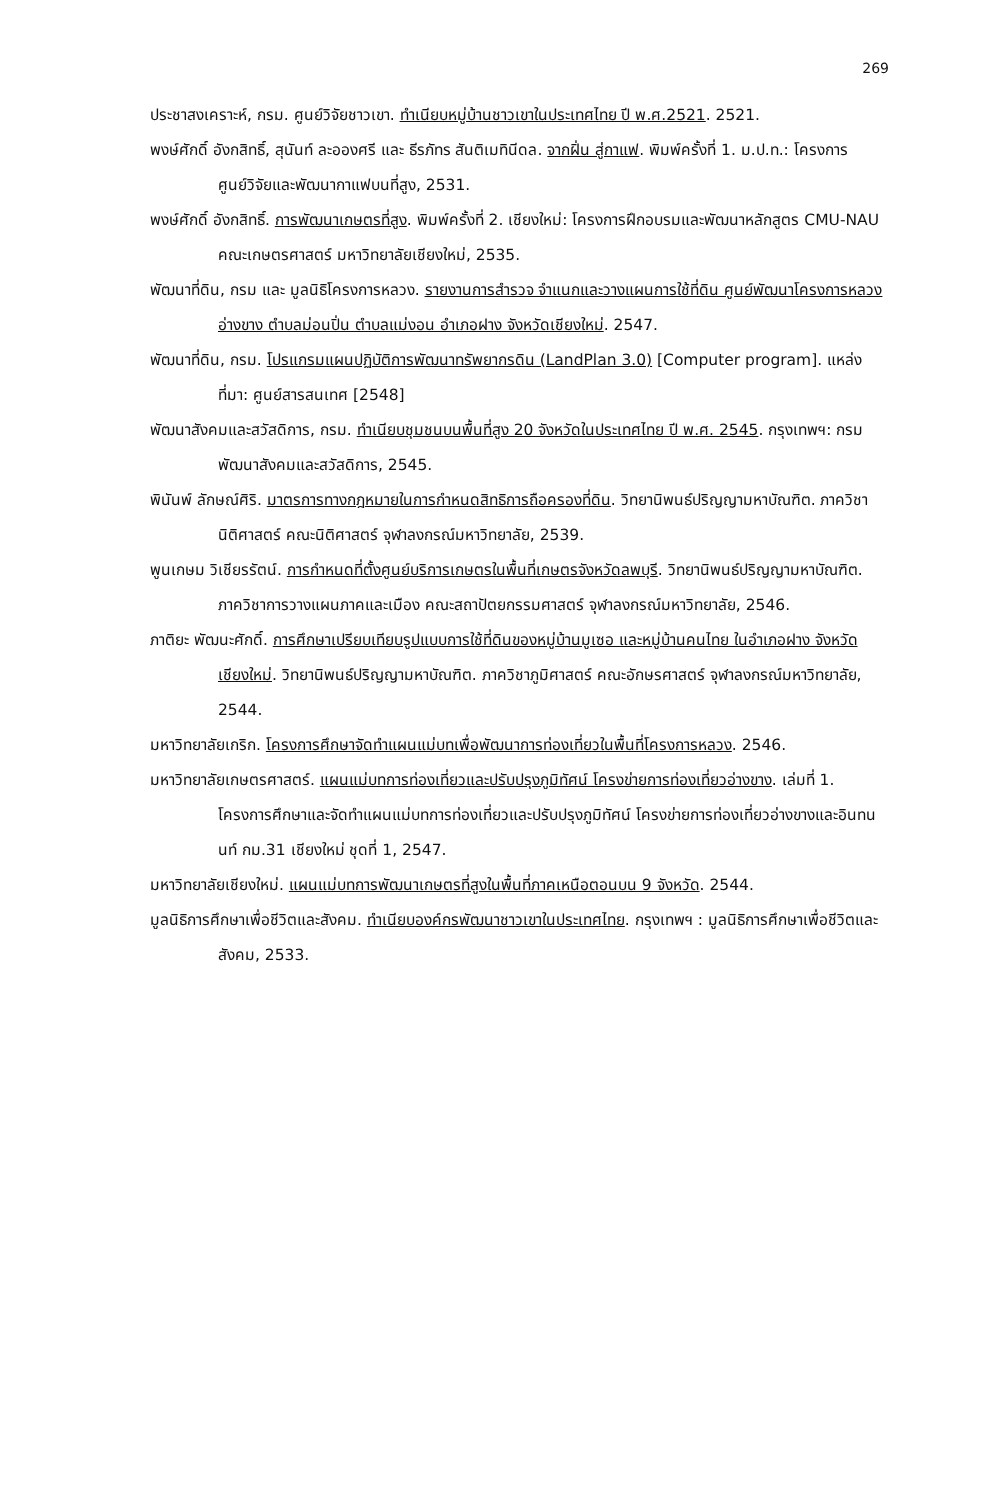269
ประชาสงเคราะห์, กรม. ศูนย์วิจัยชาวเขา. ทำเนียบหมู่บ้านชาวเขาในประเทศไทย ปี พ.ศ.2521. 2521.
พงษ์ศักดิ์ อังกสิทธิ์, สุนันท์ ละอองศรี และ ธีรภัทร สันติเมทินีดล. จากฝิ่น สู่กาแฟ. พิมพ์ครั้งที่ 1. ม.ป.ท.: โครงการศูนย์วิจัยและพัฒนากาแฟบนที่สูง, 2531.
พงษ์ศักดิ์ อังกสิทธิ์. การพัฒนาเกษตรที่สูง. พิมพ์ครั้งที่ 2. เชียงใหม่: โครงการฝึกอบรมและพัฒนาหลักสูตร CMU-NAU คณะเกษตรศาสตร์ มหาวิทยาลัยเชียงใหม่, 2535.
พัฒนาที่ดิน, กรม และ มูลนิธิโครงการหลวง. รายงานการสำรวจ จำแนกและวางแผนการใช้ที่ดิน ศูนย์พัฒนาโครงการหลวงอ่างขาง ตำบลม่อนปิ่น ตำบลแม่งอน อำเภอฝาง จังหวัดเชียงใหม่. 2547.
พัฒนาที่ดิน, กรม. โปรแกรมแผนปฏิบัติการพัฒนาทรัพยากรดิน (LandPlan 3.0) [Computer program]. แหล่งที่มา: ศูนย์สารสนเทศ [2548]
พัฒนาสังคมและสวัสดิการ, กรม. ทำเนียบชุมชนบนพื้นที่สูง 20 จังหวัดในประเทศไทย ปี พ.ศ. 2545. กรุงเทพฯ: กรมพัฒนาสังคมและสวัสดิการ, 2545.
พินันพ์ ลักษณ์ศิริ. มาตรการทางกฎหมายในการกำหนดสิทธิการถือครองที่ดิน. วิทยานิพนธ์ปริญญามหาบัณฑิต. ภาควิชานิติศาสตร์ คณะนิติศาสตร์ จุฬาลงกรณ์มหาวิทยาลัย, 2539.
พูนเกษม วิเชียรรัตน์. การกำหนดที่ตั้งศูนย์บริการเกษตรในพื้นที่เกษตรจังหวัดลพบุรี. วิทยานิพนธ์ปริญญามหาบัณฑิต. ภาควิชาการวางแผนภาคและเมือง คณะสถาปัตยกรรมศาสตร์ จุฬาลงกรณ์มหาวิทยาลัย, 2546.
ภาติยะ พัฒนะศักดิ์. การศึกษาเปรียบเทียบรูปแบบการใช้ที่ดินของหมู่บ้านมูเซอ และหมู่บ้านคนไทย ในอำเภอฝาง จังหวัดเชียงใหม่. วิทยานิพนธ์ปริญญามหาบัณฑิต. ภาควิชาภูมิศาสตร์ คณะอักษรศาสตร์ จุฬาลงกรณ์มหาวิทยาลัย, 2544.
มหาวิทยาลัยเกริก. โครงการศึกษาจัดทำแผนแม่บทเพื่อพัฒนาการท่องเที่ยวในพื้นที่โครงการหลวง. 2546.
มหาวิทยาลัยเกษตรศาสตร์. แผนแม่บทการท่องเที่ยวและปรับปรุงภูมิทัศน์ โครงข่ายการท่องเที่ยวอ่างขาง. เล่มที่ 1. โครงการศึกษาและจัดทำแผนแม่บทการท่องเที่ยวและปรับปรุงภูมิทัศน์ โครงข่ายการท่องเที่ยวอ่างขางและอินทนนท์ กม.31 เชียงใหม่ ชุดที่ 1, 2547.
มหาวิทยาลัยเชียงใหม่. แผนแม่บทการพัฒนาเกษตรที่สูงในพื้นที่ภาคเหนือตอนบน 9 จังหวัด. 2544.
มูลนิธิการศึกษาเพื่อชีวิตและสังคม. ทำเนียบองค์กรพัฒนาชาวเขาในประเทศไทย. กรุงเทพฯ : มูลนิธิการศึกษาเพื่อชีวิตและสังคม, 2533.